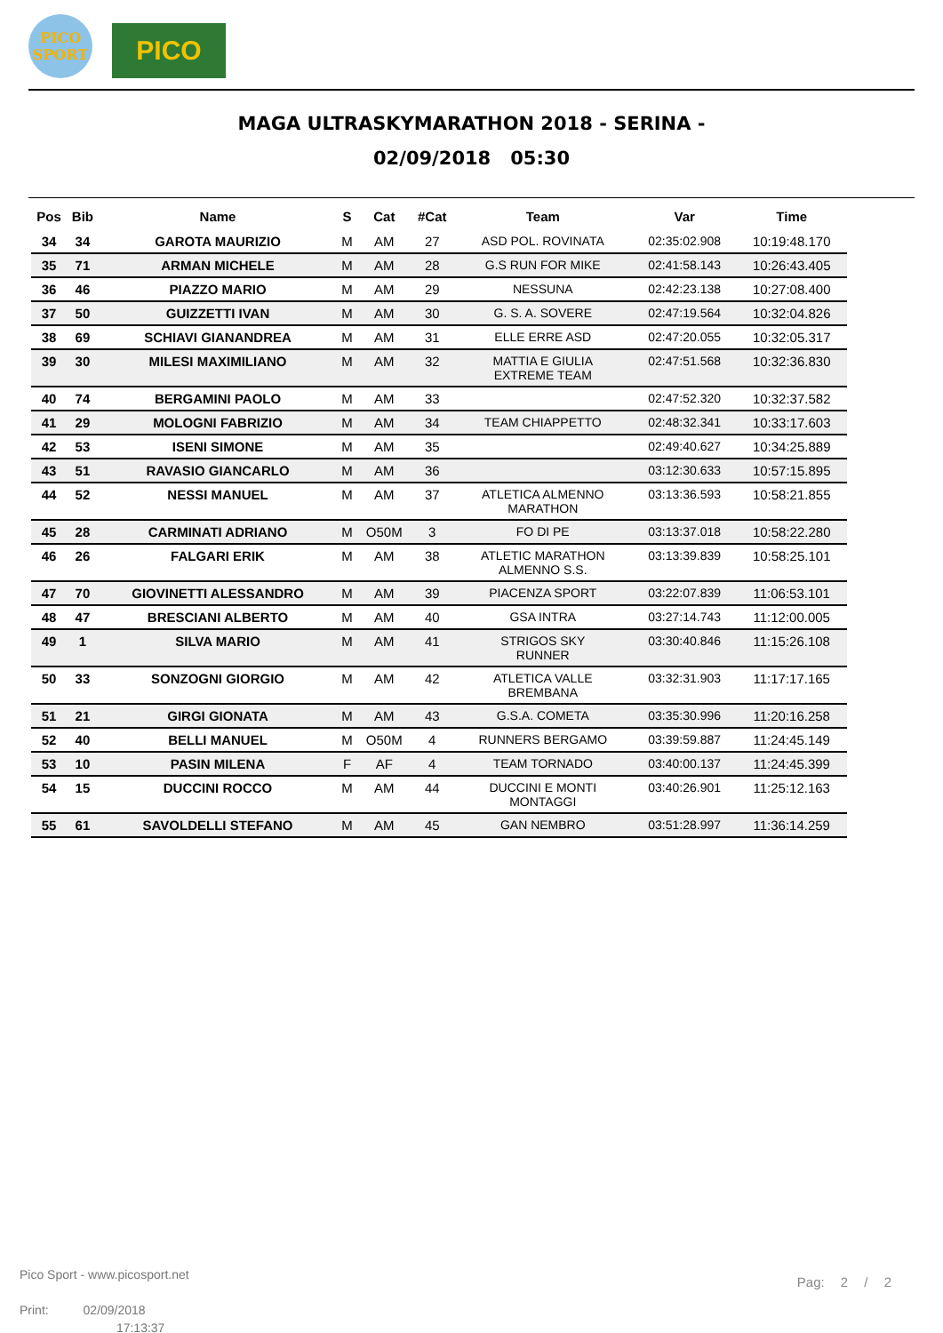PICO
SPORT
PICO
MAGA ULTRASKYMARATHON 2018 - SERINA -
02/09/2018 05:30
| Pos | Bib | Name | S | Cat | #Cat | Team | Var | Time |
| --- | --- | --- | --- | --- | --- | --- | --- | --- |
| 34 | 34 | GAROTA MAURIZIO | M | AM | 27 | ASD POL. ROVINATA | 02:35:02.908 | 10:19:48.170 |
| 35 | 71 | ARMAN MICHELE | M | AM | 28 | G.S RUN FOR MIKE | 02:41:58.143 | 10:26:43.405 |
| 36 | 46 | PIAZZO MARIO | M | AM | 29 | NESSUNA | 02:42:23.138 | 10:27:08.400 |
| 37 | 50 | GUIZZETTI IVAN | M | AM | 30 | G. S. A. SOVERE | 02:47:19.564 | 10:32:04.826 |
| 38 | 69 | SCHIAVI GIANANDREA | M | AM | 31 | ELLE ERRE ASD | 02:47:20.055 | 10:32:05.317 |
| 39 | 30 | MILESI MAXIMILIANO | M | AM | 32 | MATTIA E GIULIA EXTREME TEAM | 02:47:51.568 | 10:32:36.830 |
| 40 | 74 | BERGAMINI PAOLO | M | AM | 33 | | 02:47:52.320 | 10:32:37.582 |
| 41 | 29 | MOLOGNI FABRIZIO | M | AM | 34 | TEAM CHIAPPETTO | 02:48:32.341 | 10:33:17.603 |
| 42 | 53 | ISENI SIMONE | M | AM | 35 | | 02:49:40.627 | 10:34:25.889 |
| 43 | 51 | RAVASIO GIANCARLO | M | AM | 36 | | 03:12:30.633 | 10:57:15.895 |
| 44 | 52 | NESSI MANUEL | M | AM | 37 | ATLETICA ALMENNO MARATHON | 03:13:36.593 | 10:58:21.855 |
| 45 | 28 | CARMINATI ADRIANO | M | O50M | 3 | FO DI PE | 03:13:37.018 | 10:58:22.280 |
| 46 | 26 | FALGARI ERIK | M | AM | 38 | ATLETIC MARATHON ALMENNO S.S. | 03:13:39.839 | 10:58:25.101 |
| 47 | 70 | GIOVINETTI ALESSANDRO | M | AM | 39 | PIACENZA SPORT | 03:22:07.839 | 11:06:53.101 |
| 48 | 47 | BRESCIANI ALBERTO | M | AM | 40 | GSA INTRA | 03:27:14.743 | 11:12:00.005 |
| 49 | 1 | SILVA MARIO | M | AM | 41 | STRIGOS SKY RUNNER | 03:30:40.846 | 11:15:26.108 |
| 50 | 33 | SONZOGNI GIORGIO | M | AM | 42 | ATLETICA VALLE BREMBANA | 03:32:31.903 | 11:17:17.165 |
| 51 | 21 | GIRGI GIONATA | M | AM | 43 | G.S.A. COMETA | 03:35:30.996 | 11:20:16.258 |
| 52 | 40 | BELLI MANUEL | M | O50M | 4 | RUNNERS BERGAMO | 03:39:59.887 | 11:24:45.149 |
| 53 | 10 | PASIN MILENA | F | AF | 4 | TEAM TORNADO | 03:40:00.137 | 11:24:45.399 |
| 54 | 15 | DUCCINI ROCCO | M | AM | 44 | DUCCINI E MONTI MONTAGGI | 03:40:26.901 | 11:25:12.163 |
| 55 | 61 | SAVOLDELLI STEFANO | M | AM | 45 | GAN NEMBRO | 03:51:28.997 | 11:36:14.259 |
Pico Sport - www.picosport.net
Print: 02/09/2018
17:13:37
Pag: 2 / 2